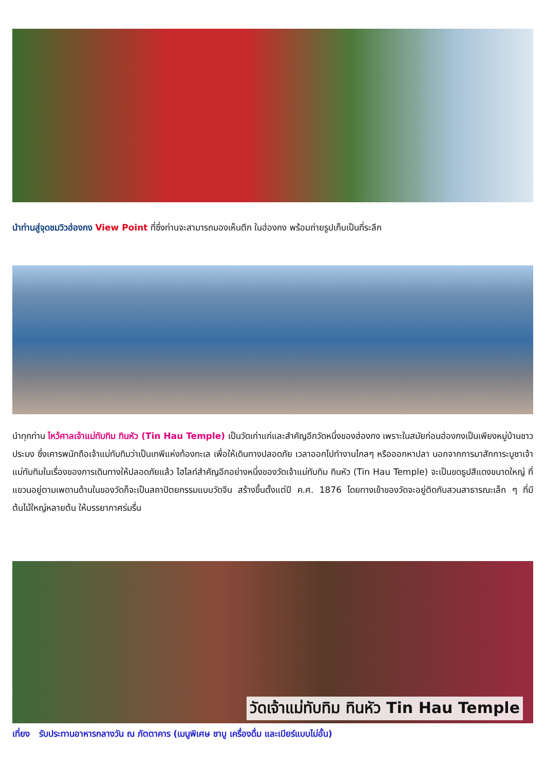นำท่านสู่จุดชมวิวฮ่องกง View Point ที่ซึ่งท่านจะสามารถมองเห็นตึก ในฮ่องกง พร้อมถ่ายรูปเก็บเป็นที่ระลึก
นำทุกท่าน ไหว้ศาลเจ้าแม่ทับทิม ทินหัว (Tin Hau Temple) เป็นวัดเก่าแก่และสำคัญอีกวัดหนึ่งของฮ่องกง เพราะในสมัยก่อนฮ่องกงเป็นเพียงหมู่บ้านชาวประมง ซึ่งเคารพนักถือเจ้าแม่ทับทิมว่าเป็นเทพีแห่งท้องทะเล เพื่อให้เดินทางปลอดภัย เวลาออกไปทำงานไกลๆ หรือออกหาปลา นอกจากการมาสักการะบูชาเจ้าแม่ทับทิมในเรื่องของการเดินทางให้ปลอดภัยแล้ว ไฮไลท์สำคัญอีกอย่างหนึ่งของวัดเจ้าแม่ทับทิม ทินหัว (Tin Hau Temple) จะเป็นขดธูปสีแดงขนาดใหญ่ ที่แขวนอยู่ตามเพดานด้านในของวัดก็จะเป็นสถาปัตยกรรมแบบวัดจีน สร้างขึ้นตั้งแต่ปี ค.ศ. 1876 โดยทางเข้าของวัดจะอยู่ติดกับสวนสาธารณะเล็ก ๆ ที่มีต้นไม้ใหญ่หลายต้น ให้บรรยากาศร่มรื่น
วัดเจ้าแม่ทับทิม ทินหัว Tin Hau Temple
เที่ยง รับประทานอาหารกลางวัน ณ ภัตตาคาร (เมนูพิเศษ ชาบู เครื่องดื่ม และเบียร์แบบไม่อั้น)